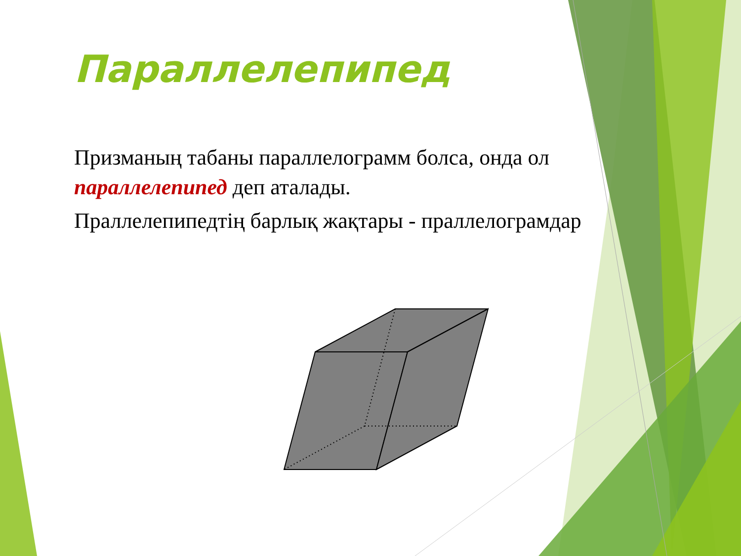Параллелепипед
Призманың табаны параллелограмм болса, онда ол параллелепипед деп аталады.
Праллелепипедтің барлық жақтары - праллелограмдар